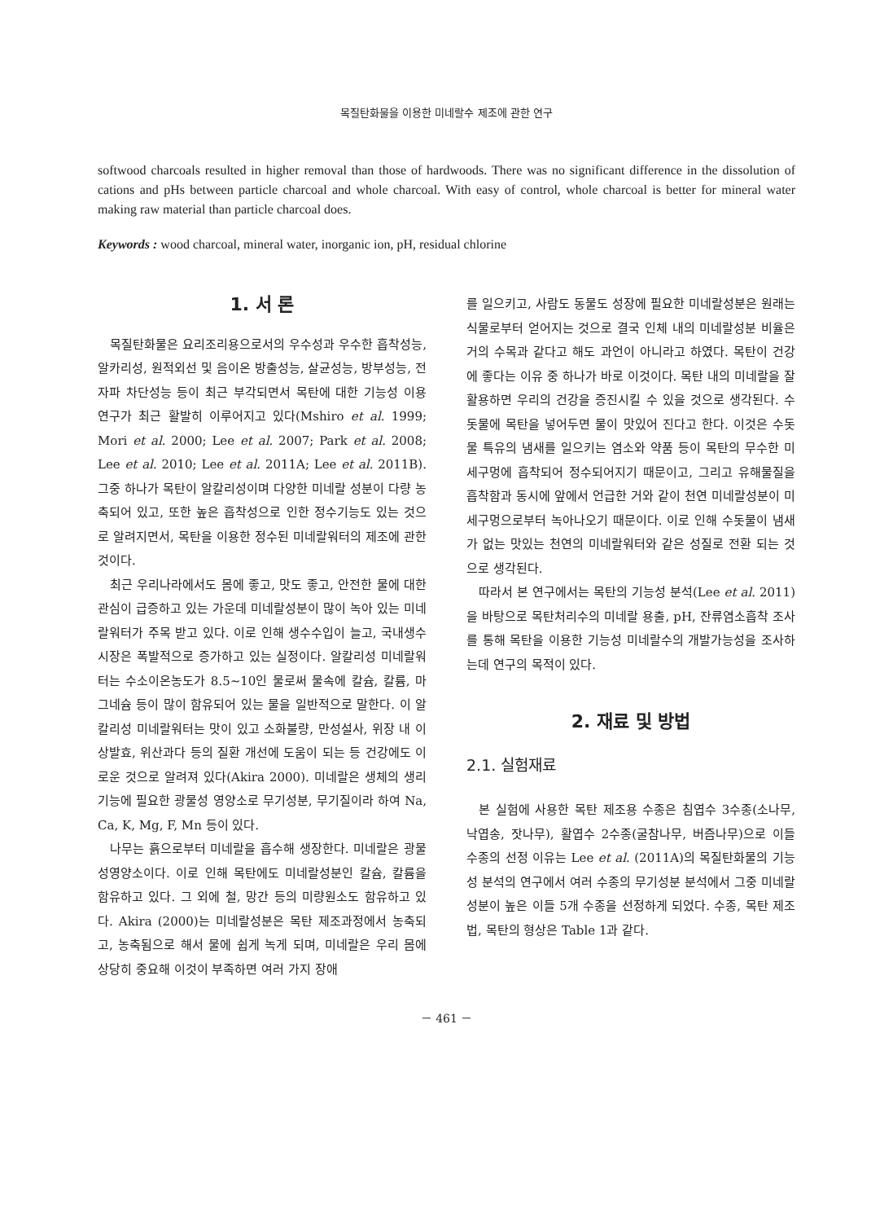목질탄화물을 이용한 미네랄수 제조에 관한 연구
softwood charcoals resulted in higher removal than those of hardwoods. There was no significant difference in the dissolution of cations and pHs between particle charcoal and whole charcoal. With easy of control, whole charcoal is better for mineral water making raw material than particle charcoal does.
Keywords : wood charcoal, mineral water, inorganic ion, pH, residual chlorine
1. 서 론
목질탄화물은 요리조리용으로서의 우수성과 우수한 흡착성능, 알카리성, 원적외선 및 음이온 방출성능, 살균성능, 방부성능, 전자파 차단성능 등이 최근 부각되면서 목탄에 대한 기능성 이용 연구가 최근 활발히 이루어지고 있다(Mshiro et al. 1999; Mori et al. 2000; Lee et al. 2007; Park et al. 2008; Lee et al. 2010; Lee et al. 2011A; Lee et al. 2011B). 그중 하나가 목탄이 알칼리성이며 다양한 미네랄 성분이 다량 농축되어 있고, 또한 높은 흡착성으로 인한 정수기능도 있는 것으로 알려지면서, 목탄을 이용한 정수된 미네랄워터의 제조에 관한 것이다.
최근 우리나라에서도 몸에 좋고, 맛도 좋고, 안전한 물에 대한 관심이 급증하고 있는 가운데 미네랄성분이 많이 녹아 있는 미네랄워터가 주목 받고 있다. 이로 인해 생수수입이 늘고, 국내생수시장은 폭발적으로 증가하고 있는 실정이다. 알칼리성 미네랄워터는 수소이온농도가 8.5∼10인 물로써 물속에 칼슘, 칼륨, 마그네슘 등이 많이 함유되어 있는 물을 일반적으로 말한다. 이 알칼리성 미네랄워터는 맛이 있고 소화불량, 만성설사, 위장 내 이상발효, 위산과다 등의 질환 개선에 도움이 되는 등 건강에도 이로운 것으로 알려져 있다(Akira 2000). 미네랄은 생체의 생리 기능에 필요한 광물성 영양소로 무기성분, 무기질이라 하여 Na, Ca, K, Mg, F, Mn 등이 있다.
나무는 흙으로부터 미네랄을 흡수해 생장한다. 미네랄은 광물성영양소이다. 이로 인해 목탄에도 미네랄성분인 칼슘, 칼륨을 함유하고 있다. 그 외에 철, 망간 등의 미량원소도 함유하고 있다. Akira (2000)는 미네랄성분은 목탄 제조과정에서 농축되고, 농축됨으로 해서 물에 쉽게 녹게 되며, 미네랄은 우리 몸에 상당히 중요해 이것이 부족하면 여러 가지 장애
를 일으키고, 사람도 동물도 성장에 필요한 미네랄성분은 원래는 식물로부터 얻어지는 것으로 결국 인체 내의 미네랄성분 비율은 거의 수목과 같다고 해도 과언이 아니라고 하였다. 목탄이 건강에 좋다는 이유 중 하나가 바로 이것이다. 목탄 내의 미네랄을 잘 활용하면 우리의 건강을 증진시킬 수 있을 것으로 생각된다. 수돗물에 목탄을 넣어두면 물이 맛있어 진다고 한다. 이것은 수돗물 특유의 냄새를 일으키는 염소와 약품 등이 목탄의 무수한 미세구멍에 흡착되어 정수되어지기 때문이고, 그리고 유해물질을 흡착함과 동시에 앞에서 언급한 거와 같이 천연 미네랄성분이 미세구멍으로부터 녹아나오기 때문이다. 이로 인해 수돗물이 냄새가 없는 맛있는 천연의 미네랄워터와 같은 성질로 전환 되는 것으로 생각된다.
따라서 본 연구에서는 목탄의 기능성 분석(Lee et al. 2011)을 바탕으로 목탄처리수의 미네랄 용출, pH, 잔류염소흡착 조사를 통해 목탄을 이용한 기능성 미네랄수의 개발가능성을 조사하는데 연구의 목적이 있다.
2. 재료 및 방법
2.1. 실험재료
본 실험에 사용한 목탄 제조용 수종은 침엽수 3수종(소나무, 낙엽송, 잣나무), 활엽수 2수종(굴참나무, 버즘나무)으로 이들 수종의 선정 이유는 Lee et al. (2011A)의 목질탄화물의 기능성 분석의 연구에서 여러 수종의 무기성분 분석에서 그중 미네랄성분이 높은 이들 5개 수종을 선정하게 되었다. 수종, 목탄 제조법, 목탄의 형상은 Table 1과 같다.
－ 461 －